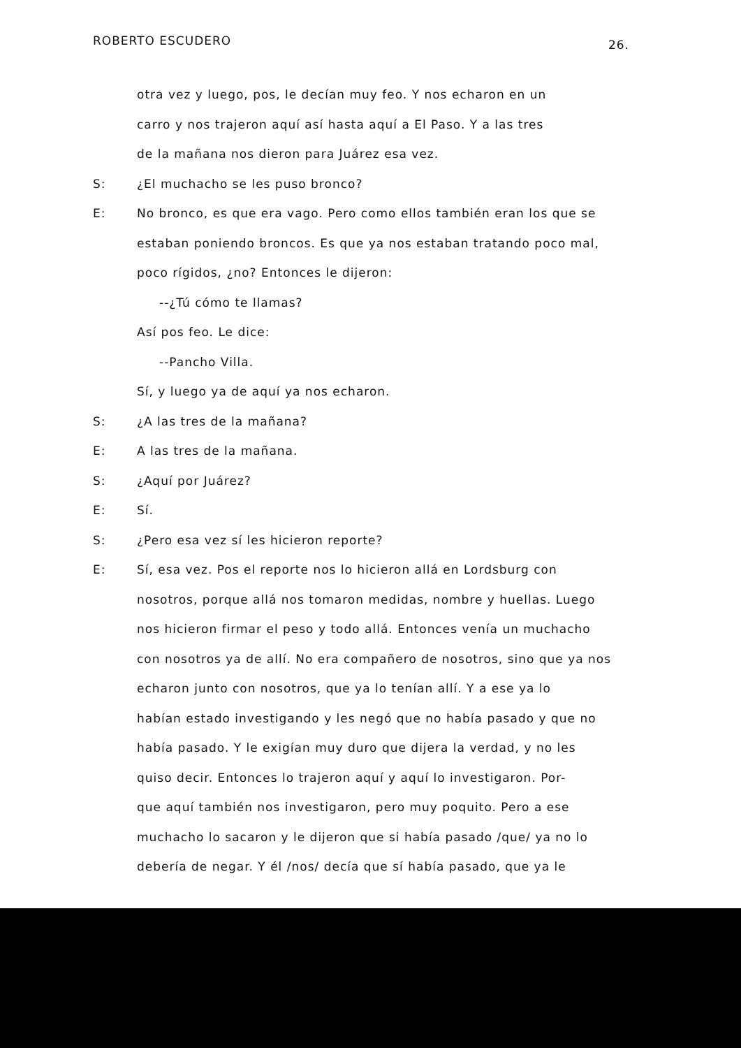ROBERTO ESCUDERO 26.
otra vez y luego, pos, le decían muy feo. Y nos echaron en un
carro y nos trajeron aquí así hasta aquí a El Paso. Y a las tres
de la mañana nos dieron para Juárez esa vez.
S: ¿El muchacho se les puso bronco?
E: No bronco, es que era vago. Pero como ellos también eran los que se
estaban poniendo broncos. Es que ya nos estaban tratando poco mal,
poco rígidos, ¿no? Entonces le dijeron:
--¿Tú cómo te llamas?
Así pos feo. Le dice:
--Pancho Villa.
Sí, y luego ya de aquí ya nos echaron.
S: ¿A las tres de la mañana?
E: A las tres de la mañana.
S: ¿Aquí por Juárez?
E: Sí.
S: ¿Pero esa vez sí les hicieron reporte?
E: Sí, esa vez. Pos el reporte nos lo hicieron allá en Lordsburg con
nosotros, porque allá nos tomaron medidas, nombre y huellas. Luego
nos hicieron firmar el peso y todo allá. Entonces venía un muchacho
con nosotros ya de allí. No era compañero de nosotros, sino que ya nos
echaron junto con nosotros, que ya lo tenían allí. Y a ese ya lo
habían estado investigando y les negó que no había pasado y que no
había pasado. Y le exigían muy duro que dijera la verdad, y no les
quiso decir. Entonces lo trajeron aquí y aquí lo investigaron. Por-
que aquí también nos investigaron, pero muy poquito. Pero a ese
muchacho lo sacaron y le dijeron que si había pasado /que/ ya no lo
debería de negar. Y él /nos/ decía que sí había pasado, que ya le